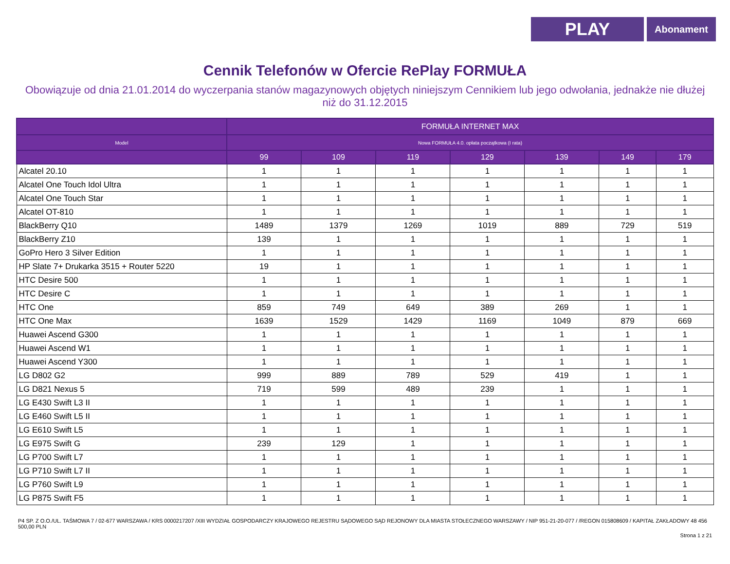PLAY
Abonament
Cennik Telefonów w Ofercie RePlay FORMUŁA
Obowiązuje od dnia 21.01.2014 do wyczerpania stanów magazynowych objętych niniejszym Cennikiem lub jego odwołania, jednakże nie dłużej niż do 31.12.2015
| | FORMUŁA INTERNET MAX | | | | | | |
| --- | --- | --- | --- | --- | --- | --- | --- |
| Model | Nowa FORMUŁA 4.0. opłata początkowa (I rata) | | | | | | |
| | 99 | 109 | 119 | 129 | 139 | 149 | 179 |
| Alcatel 20.10 | 1 | 1 | 1 | 1 | 1 | 1 | 1 |
| Alcatel One Touch Idol Ultra | 1 | 1 | 1 | 1 | 1 | 1 | 1 |
| Alcatel One Touch Star | 1 | 1 | 1 | 1 | 1 | 1 | 1 |
| Alcatel OT-810 | 1 | 1 | 1 | 1 | 1 | 1 | 1 |
| BlackBerry Q10 | 1489 | 1379 | 1269 | 1019 | 889 | 729 | 519 |
| BlackBerry Z10 | 139 | 1 | 1 | 1 | 1 | 1 | 1 |
| GoPro Hero 3 Silver Edition | 1 | 1 | 1 | 1 | 1 | 1 | 1 |
| HP Slate 7+ Drukarka 3515 + Router 5220 | 19 | 1 | 1 | 1 | 1 | 1 | 1 |
| HTC Desire 500 | 1 | 1 | 1 | 1 | 1 | 1 | 1 |
| HTC Desire C | 1 | 1 | 1 | 1 | 1 | 1 | 1 |
| HTC One | 859 | 749 | 649 | 389 | 269 | 1 | 1 |
| HTC One Max | 1639 | 1529 | 1429 | 1169 | 1049 | 879 | 669 |
| Huawei Ascend G300 | 1 | 1 | 1 | 1 | 1 | 1 | 1 |
| Huawei Ascend W1 | 1 | 1 | 1 | 1 | 1 | 1 | 1 |
| Huawei Ascend Y300 | 1 | 1 | 1 | 1 | 1 | 1 | 1 |
| LG D802 G2 | 999 | 889 | 789 | 529 | 419 | 1 | 1 |
| LG D821 Nexus 5 | 719 | 599 | 489 | 239 | 1 | 1 | 1 |
| LG E430 Swift L3 II | 1 | 1 | 1 | 1 | 1 | 1 | 1 |
| LG E460 Swift L5 II | 1 | 1 | 1 | 1 | 1 | 1 | 1 |
| LG E610 Swift L5 | 1 | 1 | 1 | 1 | 1 | 1 | 1 |
| LG E975 Swift G | 239 | 129 | 1 | 1 | 1 | 1 | 1 |
| LG P700 Swift L7 | 1 | 1 | 1 | 1 | 1 | 1 | 1 |
| LG P710 Swift L7 II | 1 | 1 | 1 | 1 | 1 | 1 | 1 |
| LG P760 Swift L9 | 1 | 1 | 1 | 1 | 1 | 1 | 1 |
| LG P875 Swift F5 | 1 | 1 | 1 | 1 | 1 | 1 | 1 |
P4 SP. Z O.O./UL. TAŚMOWA 7 / 02-677 WARSZAWA / KRS 0000217207 /XIII WYDZIAŁ GOSPODARCZY KRAJOWEGO REJESTRU SĄDOWEGO SĄD REJONOWY DLA MIASTA STOŁECZNEGO WARSZAWY / NIP 951-21-20-077 / /REGON 015808609 / KAPITAŁ ZAKŁADOWY 48 456 500,00 PLN
Strona 1 z 21